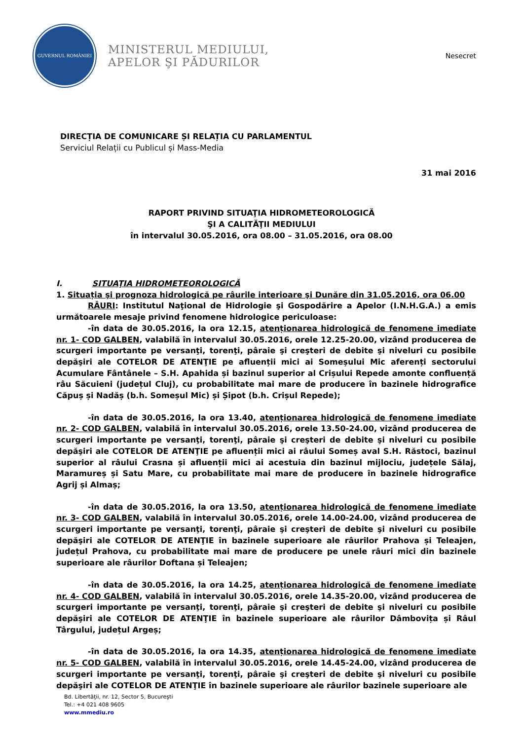GUVERNUL ROMÂNIEI
MINISTERUL MEDIULUI,
APELOR ŞI PĂDURILOR
Nesecret
DIRECȚIA DE COMUNICARE ȘI RELAȚIA CU PARLAMENTUL
Serviciul Relații cu Publicul și Mass-Media
31 mai 2016
RAPORT PRIVIND SITUAŢIA HIDROMETEOROLOGICĂ
ŞI A CALITĂŢII MEDIULUI
în intervalul 30.05.2016, ora 08.00 – 31.05.2016, ora 08.00
I. SITUAŢIA HIDROMETEOROLOGICĂ
1. Situația şi prognoza hidrologică pe râurile interioare şi Dunăre din 31.05.2016, ora 06.00
RÂURI: Institutul Naţional de Hidrologie şi Gospodărire a Apelor (I.N.H.G.A.) a emis următoarele mesaje privind fenomene hidrologice periculoase:
-în data de 30.05.2016, la ora 12.15, atenționarea hidrologică de fenomene imediate nr. 1- COD GALBEN, valabilă în intervalul 30.05.2016, orele 12.25-20.00, vizând producerea de scurgeri importante pe versanţi, torenţi, pâraie şi creşteri de debite şi niveluri cu posibile depăşiri ale COTELOR DE ATENŢIE pe afluenții mici ai Someșului Mic aferenți sectorului Acumulare Fântânele – S.H. Apahida și bazinul superior al Crișului Repede amonte confluență râu Săcuieni (județul Cluj), cu probabilitate mai mare de producere în bazinele hidrografice Căpuș și Nadăș (b.h. Someșul Mic) și Șipot (b.h. Crișul Repede);
-în data de 30.05.2016, la ora 13.40, atenționarea hidrologică de fenomene imediate nr. 2- COD GALBEN, valabilă în intervalul 30.05.2016, orele 13.50-24.00, vizând producerea de scurgeri importante pe versanţi, torenţi, pâraie şi creşteri de debite şi niveluri cu posibile depăşiri ale COTELOR DE ATENŢIE pe afluenții mici ai râului Someș aval S.H. Răstoci, bazinul superior al râului Crasna și afluenții mici ai acestuia din bazinul mijlociu, județele Sălaj, Maramureș și Satu Mare, cu probabilitate mai mare de producere în bazinele hidrografice Agrij și Almaș;
-în data de 30.05.2016, la ora 13.50, atenționarea hidrologică de fenomene imediate nr. 3- COD GALBEN, valabilă în intervalul 30.05.2016, orele 14.00-24.00, vizând producerea de scurgeri importante pe versanţi, torenţi, pâraie şi creşteri de debite şi niveluri cu posibile depăşiri ale COTELOR DE ATENŢIE în bazinele superioare ale râurilor Prahova și Teleajen, județul Prahova, cu probabilitate mai mare de producere pe unele râuri mici din bazinele superioare ale râurilor Doftana și Teleajen;
-în data de 30.05.2016, la ora 14.25, atenționarea hidrologică de fenomene imediate nr. 4- COD GALBEN, valabilă în intervalul 30.05.2016, orele 14.35-20.00, vizând producerea de scurgeri importante pe versanţi, torenţi, pâraie şi creşteri de debite şi niveluri cu posibile depăşiri ale COTELOR DE ATENŢIE în bazinele superioare ale râurilor Dâmbovița și Râul Târgului, județul Argeș;
-în data de 30.05.2016, la ora 14.35, atenționarea hidrologică de fenomene imediate nr. 5- COD GALBEN, valabilă în intervalul 30.05.2016, orele 14.45-24.00, vizând producerea de scurgeri importante pe versanţi, torenţi, pâraie şi creşteri de debite şi niveluri cu posibile depăşiri ale COTELOR DE ATENŢIE în bazinele superioare ale râurilor bazinele superioare ale
Bd. Libertăţii, nr. 12, Sector 5, Bucureşti
Tel.: +4 021 408 9605
www.mmediu.ro